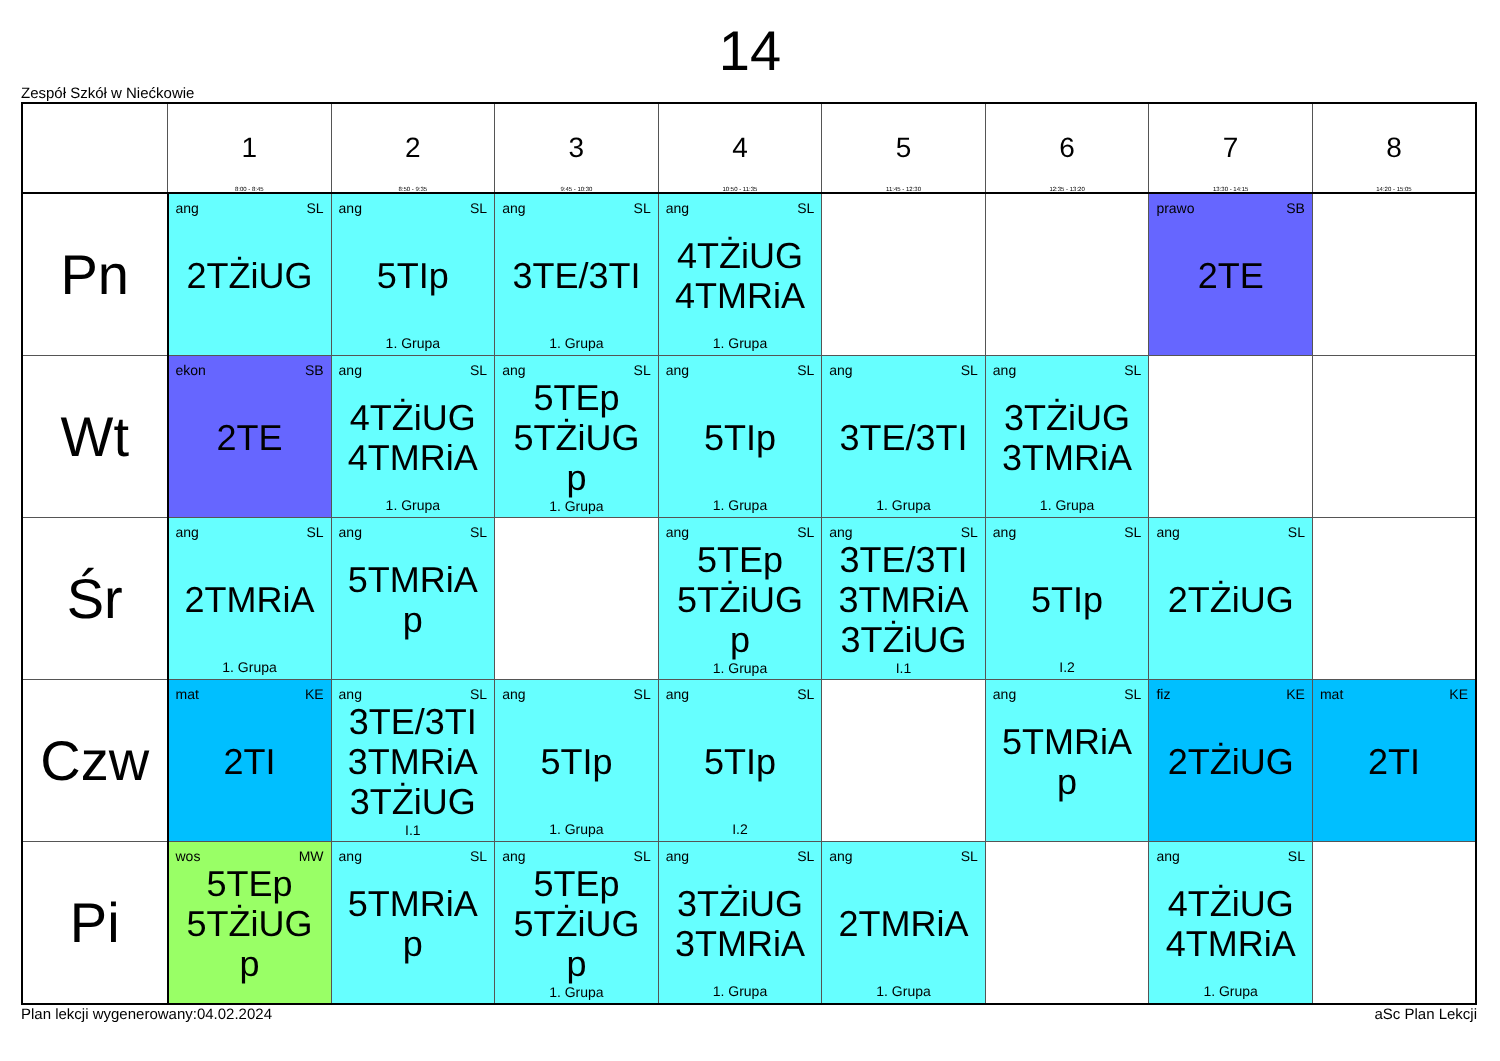14
Zespół Szkół w Niećkowie
| | 1 8:00 - 8:45 | 2 8:50 - 9:35 | 3 9:45 - 10:30 | 4 10:50 - 11:35 | 5 11:45 - 12:30 | 6 12:35 - 13:20 | 7 13:30 - 14:15 | 8 14:20 - 15:05 |
| --- | --- | --- | --- | --- | --- | --- | --- | --- |
| Pn | ang SL 2TŻiUG | ang SL 5TIp 1. Grupa | ang SL 3TE/3TI 1. Grupa | ang SL 4TŻiUG 4TMRiA 1. Grupa | | | prawo SB 2TE | |
| Wt | ekon SB 2TE | ang SL 4TŻiUG 4TMRiA 1. Grupa | ang SL 5TEp 5TŻiUG p 1. Grupa | ang SL 5TIp 1. Grupa | ang SL 3TE/3TI 1. Grupa | ang SL 3TŻiUG 3TMRiA 1. Grupa | | |
| Śr | ang SL 2TMRiA 1. Grupa | ang SL 5TMRiA p | | ang SL 5TEp 5TŻiUG p 1. Grupa | ang SL 3TE/3TI 3TMRiA 3TŻiUG I.1 | ang SL 5TIp I.2 | ang SL 2TŻiUG | |
| Czw | mat KE 2TI | ang SL 3TE/3TI 3TMRiA 3TŻiUG I.1 | ang SL 5TIp 1. Grupa | ang SL 5TIp I.2 | | ang SL 5TMRiA p | fiz KE 2TŻiUG | mat KE 2TI |
| Pi | wos MW 5TEp 5TŻiUG p | ang SL 5TMRiA p | ang SL 5TEp 5TŻiUG p 1. Grupa | ang SL 3TŻiUG 3TMRiA 1. Grupa | ang SL 2TMRiA 1. Grupa | | ang SL 4TŻiUG 4TMRiA 1. Grupa | |
Plan lekcji wygenerowany:04.02.2024 aSc Plan Lekcji